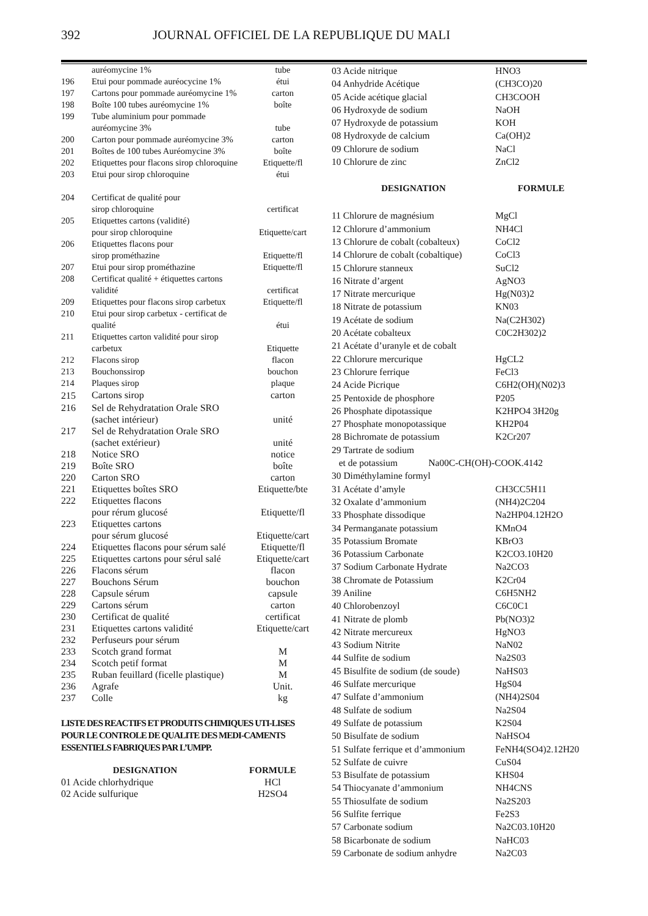392 JOURNAL OFFICIEL DE LA REPUBLIQUE DU MALI
| | auréomycine 1% | tube |
| 196 | Etui pour pommade auréocycine 1% | étui |
| 197 | Cartons pour pommade auréomycine 1% | carton |
| 198 | Boîte 100 tubes auréomycine 1% | boîte |
| 199 | Tube aluminium pour pommade auréomycine 3% | tube |
| 200 | Carton pour pommade auréomycine 3% | carton |
| 201 | Boîtes de 100 tubes Auréomycine 3% | boîte |
| 202 | Etiquettes pour flacons sirop chloroquine | Etiquette/fl |
| 203 | Etui pour sirop chloroquine | étui |
| 204 | Certificat de qualité pour sirop chloroquine | certificat |
| 205 | Etiquettes cartons (validité) pour sirop chloroquine | Etiquette/cart |
| 206 | Etiquettes flacons pour sirop prométhazine | Etiquette/fl |
| 207 | Etui pour sirop prométhazine | Etiquette/fl |
| 208 | Certificat qualité + étiquettes cartons validité | certificat |
| 209 | Etiquettes pour flacons sirop carbetux | Etiquette/fl |
| 210 | Etui pour sirop carbetux - certificat de qualité | étui |
| 211 | Etiquettes carton validité pour sirop carbetux | Etiquette |
| 212 | Flacons sirop | flacon |
| 213 | Bouchonssirop | bouchon |
| 214 | Plaques sirop | plaque |
| 215 | Cartons sirop | carton |
| 216 | Sel de Rehydratation Orale SRO (sachet intérieur) | unité |
| 217 | Sel de Rehydratation Orale SRO (sachet extérieur) | unité |
| 218 | Notice SRO | notice |
| 219 | Boîte SRO | boîte |
| 220 | Carton SRO | carton |
| 221 | Etiquettes boîtes SRO | Etiquette/bte |
| 222 | Etiquettes flacons pour rérum glucosé | Etiquette/fl |
| 223 | Etiquettes cartons pour sérum glucosé | Etiquette/cart |
| 224 | Etiquettes flacons pour sérum salé | Etiquette/fl |
| 225 | Etiquettes cartons pour sérul salé | Etiquette/cart |
| 226 | Flacons sérum | flacon |
| 227 | Bouchons Sérum | bouchon |
| 228 | Capsule sérum | capsule |
| 229 | Cartons sérum | carton |
| 230 | Certificat de qualité | certificat |
| 231 | Etiquettes cartons validité | Etiquette/cart |
| 232 | Perfuseurs pour sérum | |
| 233 | Scotch grand format | M |
| 234 | Scotch petif format | M |
| 235 | Ruban feuillard (ficelle plastique) | M |
| 236 | Agrafe | Unit. |
| 237 | Colle | kg |
LISTE DES REACTIFS ET PRODUITS CHIMIQUES UTI-LISES POUR LE CONTROLE DE QUALITE DES MEDI-CAMENTS ESSENTIELS FABRIQUES PAR L’UMPP.
| DESIGNATION | FORMULE |
| --- | --- |
| 01 Acide chlorhydrique | HCl |
| 02 Acide sulfurique | H2SO4 |
| 03 Acide nitrique | HNO3 |
| 04 Anhydride Acétique | (CH3CO)20 |
| 05 Acide acétique glacial | CH3COOH |
| 06 Hydroxyde de sodium | NaOH |
| 07 Hydroxyde de potassium | KOH |
| 08 Hydroxyde de calcium | Ca(OH)2 |
| 09 Chlorure de sodium | NaCl |
| 10 Chlorure de zinc | ZnCl2 |
| DESIGNATION | FORMULE |
| 11 Chlorure de magnésium | MgCl |
| 12 Chlorure d’ammonium | NH4Cl |
| 13 Chlorure de cobalt (cobalteux) | CoCl2 |
| 14 Chlorure de cobalt (cobaltique) | CoCl3 |
| 15 Chlorure stanneux | SuCl2 |
| 16 Nitrate d’argent | AgNO3 |
| 17 Nitrate mercurique | Hg(N03)2 |
| 18 Nitrate de potassium | KN03 |
| 19 Acétate de sodium | Na(C2H302) |
| 20 Acétate cobalteux | C0C2H302)2 |
| 21 Acétate d’uranyle et de cobalt | |
| 22 Chlorure mercurique | HgCL2 |
| 23 Chlorure ferrique | FeCl3 |
| 24 Acide Picrique | C6H2(OH)(N02)3 |
| 25 Pentoxide de phosphore | P205 |
| 26 Phosphate dipotassique | K2HPO4 3H20g |
| 27 Phosphate monopotassique | KH2P04 |
| 28 Bichromate de potassium | K2Cr207 |
| 29 Tartrate de sodium et de potassium Na00C-CH(OH)-COOK.4142 | |
| 30 Diméthylamine formyl | |
| 31 Acétate d’amyle | CH3CC5H11 |
| 32 Oxalate d’ammonium | (NH4)2C204 |
| 33 Phosphate dissodique | Na2HP04.12H2O |
| 34 Permanganate potassium | KMnO4 |
| 35 Potassium Bromate | KBrO3 |
| 36 Potassium Carbonate | K2CO3.10H20 |
| 37 Sodium Carbonate Hydrate | Na2CO3 |
| 38 Chromate de Potassium | K2Cr04 |
| 39 Aniline | C6H5NH2 |
| 40 Chlorobenzoyl | C6C0C1 |
| 41 Nitrate de plomb | Pb(NO3)2 |
| 42 Nitrate mercureux | HgNO3 |
| 43 Sodium Nitrite | NaN02 |
| 44 Sulfite de sodium | Na2S03 |
| 45 Bisulfite de sodium (de soude) | NaHS03 |
| 46 Sulfate mercurique | HgS04 |
| 47 Sulfate d’ammonium | (NH4)2S04 |
| 48 Sulfate de sodium | Na2S04 |
| 49 Sulfate de potassium | K2S04 |
| 50 Bisulfate de sodium | NaHSO4 |
| 51 Sulfate ferrique et d’ammonium | FeNH4(SO4)2.12H20 |
| 52 Sulfate de cuivre | CuS04 |
| 53 Bisulfate de potassium | KHS04 |
| 54 Thiocyanate d’ammonium | NH4CNS |
| 55 Thiosulfate de sodium | Na2S203 |
| 56 Sulfite ferrique | Fe2S3 |
| 57 Carbonate sodium | Na2C03.10H20 |
| 58 Bicarbonate de sodium | NaHC03 |
| 59 Carbonate de sodium anhydre | Na2C03 |